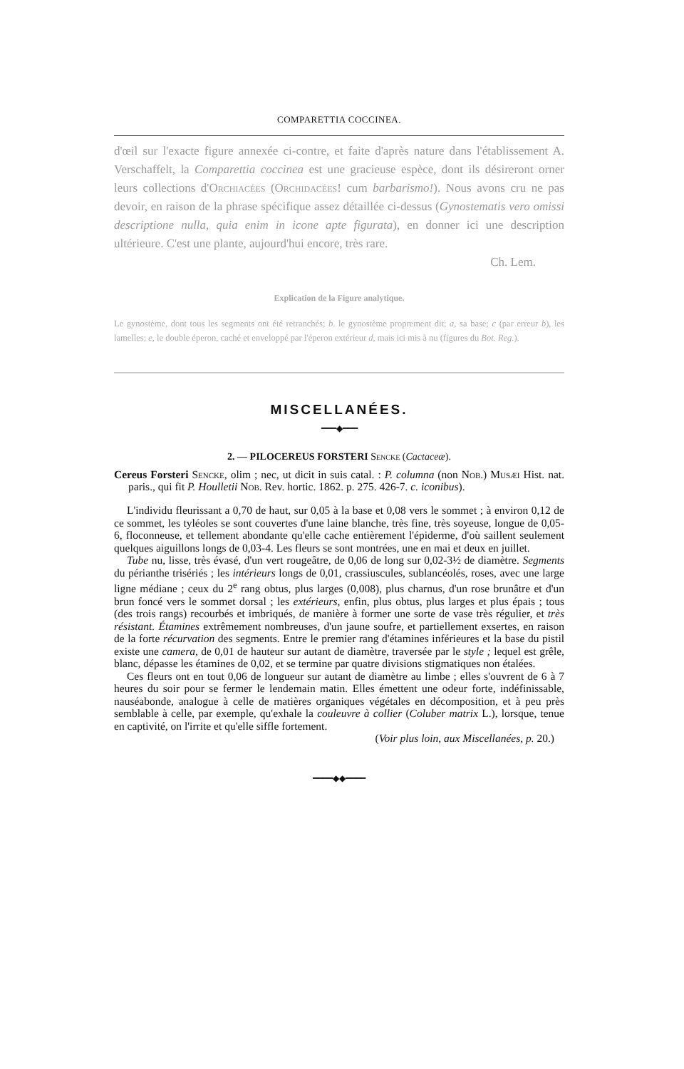COMPARETTIA COCCINEA.
d'œil sur l'exacte figure annexée ci-contre, et faite d'après nature dans l'établissement A. Verschaffelt, la Comparettia coccinea est une gracieuse espèce, dont ils désireront orner leurs collections d'Orchiacées (Orchidacées! cum barbarismo!). Nous avons cru ne pas devoir, en raison de la phrase spécifique assez détaillée ci-dessus (Gynostematis vero omissi descriptione nulla, quia enim in icone apte figurata), en donner ici une description ultérieure. C'est une plante, aujourd'hui encore, très rare.
Ch. Lem.
Explication de la Figure analytique.
Le gynostème, dont tous les segments ont été retranchés; b. le gynostème proprement dit; a, sa base; c (par erreur b), les lamelles; e, le double éperon, caché et enveloppé par l'éperon extérieur d, mais ici mis à nu (figures du Bot. Reg.).
MISCELLANÉES.
━━━◆━━━
2. — PILOCEREUS FORSTERI Sencke (Cactaceæ).
Cereus Forsteri Sencke, olim ; nec, ut dicit in suis catal. : P. columna (non Nob.) Musæi Hist. nat. paris., qui fit P. Houlletii Nob. Rev. hortic. 1862. p. 275. 426-7. c. iconibus).
L'individu fleurissant a 0,70 de haut, sur 0,05 à la base et 0,08 vers le sommet ; à environ 0,12 de ce sommet, les tyléoles se sont couvertes d'une laine blanche, très fine, très soyeuse, longue de 0,05-6, floconneuse, et tellement abondante qu'elle cache entièrement l'épiderme, d'où saillent seulement quelques aiguillons longs de 0,03-4. Les fleurs se sont montrées, une en mai et deux en juillet.
Tube nu, lisse, très évasé, d'un vert rougeâtre, de 0,06 de long sur 0,02-3½ de diamètre. Segments du périanthe trisériés ; les intérieurs longs de 0,01, crassiuscules, sublancéolés, roses, avec une large ligne médiane ; ceux du 2<sup>e</sup> rang obtus, plus larges (0,008), plus charnus, d'un rose brunâtre et d'un brun foncé vers le sommet dorsal ; les extérieurs, enfin, plus obtus, plus larges et plus épais ; tous (des trois rangs) recourbés et imbriqués, de manière à former une sorte de vase très régulier, et très résistant. Étamines extrêmement nombreuses, d'un jaune soufre, et partiellement exsertes, en raison de la forte récurvation des segments. Entre le premier rang d'étamines inférieures et la base du pistil existe une camera, de 0,01 de hauteur sur autant de diamètre, traversée par le style ; lequel est grêle, blanc, dépasse les étamines de 0,02, et se termine par quatre divisions stigmatiques non étalées.
Ces fleurs ont en tout 0,06 de longueur sur autant de diamètre au limbe ; elles s'ouvrent de 6 à 7 heures du soir pour se fermer le lendemain matin. Elles émettent une odeur forte, indéfinissable, nauséabonde, analogue à celle de matières organiques végétales en décomposition, et à peu près semblable à celle, par exemple, qu'exhale la couleuvre à collier (Coluber matrix L.), lorsque, tenue en captivité, on l'irrite et qu'elle siffle fortement.
(Voir plus loin, aux Miscellanées, p. 20.)
━━━━◆◆━━━━